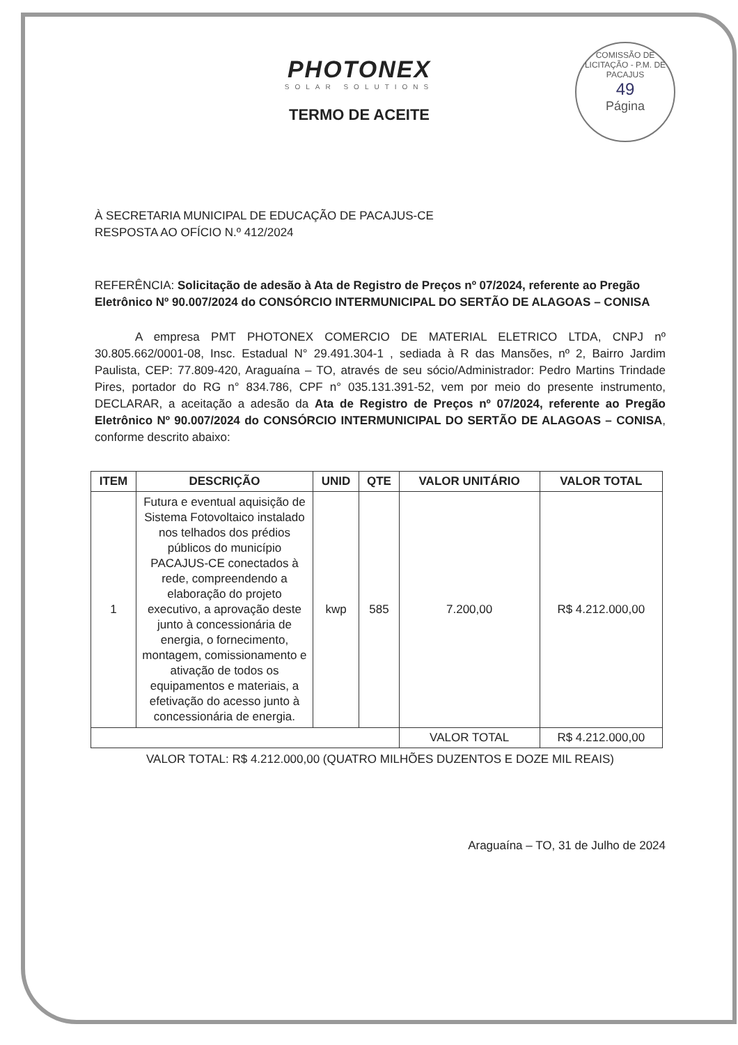COMISSÃO DE LICITAÇÃO - P.M. DE PACAJUS
49
Página
PHOTONEX
SOLAR SOLUTIONS
TERMO DE ACEITE
À SECRETARIA MUNICIPAL DE EDUCAÇÃO DE PACAJUS-CE
RESPOSTA AO OFÍCIO N.º 412/2024
REFERÊNCIA: Solicitação de adesão à Ata de Registro de Preços nº 07/2024, referente ao Pregão Eletrônico Nº 90.007/2024 do CONSÓRCIO INTERMUNICIPAL DO SERTÃO DE ALAGOAS – CONISA
A empresa PMT PHOTONEX COMERCIO DE MATERIAL ELETRICO LTDA, CNPJ nº 30.805.662/0001-08, Insc. Estadual N° 29.491.304-1 , sediada à R das Mansões, nº 2, Bairro Jardim Paulista, CEP: 77.809-420, Araguaína – TO, através de seu sócio/Administrador: Pedro Martins Trindade Pires, portador do RG n° 834.786, CPF n° 035.131.391-52, vem por meio do presente instrumento, DECLARAR, a aceitação a adesão da Ata de Registro de Preços nº 07/2024, referente ao Pregão Eletrônico Nº 90.007/2024 do CONSÓRCIO INTERMUNICIPAL DO SERTÃO DE ALAGOAS – CONISA, conforme descrito abaixo:
| ITEM | DESCRIÇÃO | UNID | QTE | VALOR UNITÁRIO | VALOR TOTAL |
| --- | --- | --- | --- | --- | --- |
| 1 | Futura e eventual aquisição de Sistema Fotovoltaico instalado nos telhados dos prédios públicos do município PACAJUS-CE conectados à rede, compreendendo a elaboração do projeto executivo, a aprovação deste junto à concessionária de energia, o fornecimento, montagem, comissionamento e ativação de todos os equipamentos e materiais, a efetivação do acesso junto à concessionária de energia. | kwp | 585 | 7.200,00 | R$ 4.212.000,00 |
| | | | | VALOR TOTAL | R$ 4.212.000,00 |
VALOR TOTAL: R$ 4.212.000,00 (QUATRO MILHÕES DUZENTOS E DOZE MIL REAIS)
Araguaína – TO, 31 de Julho de 2024